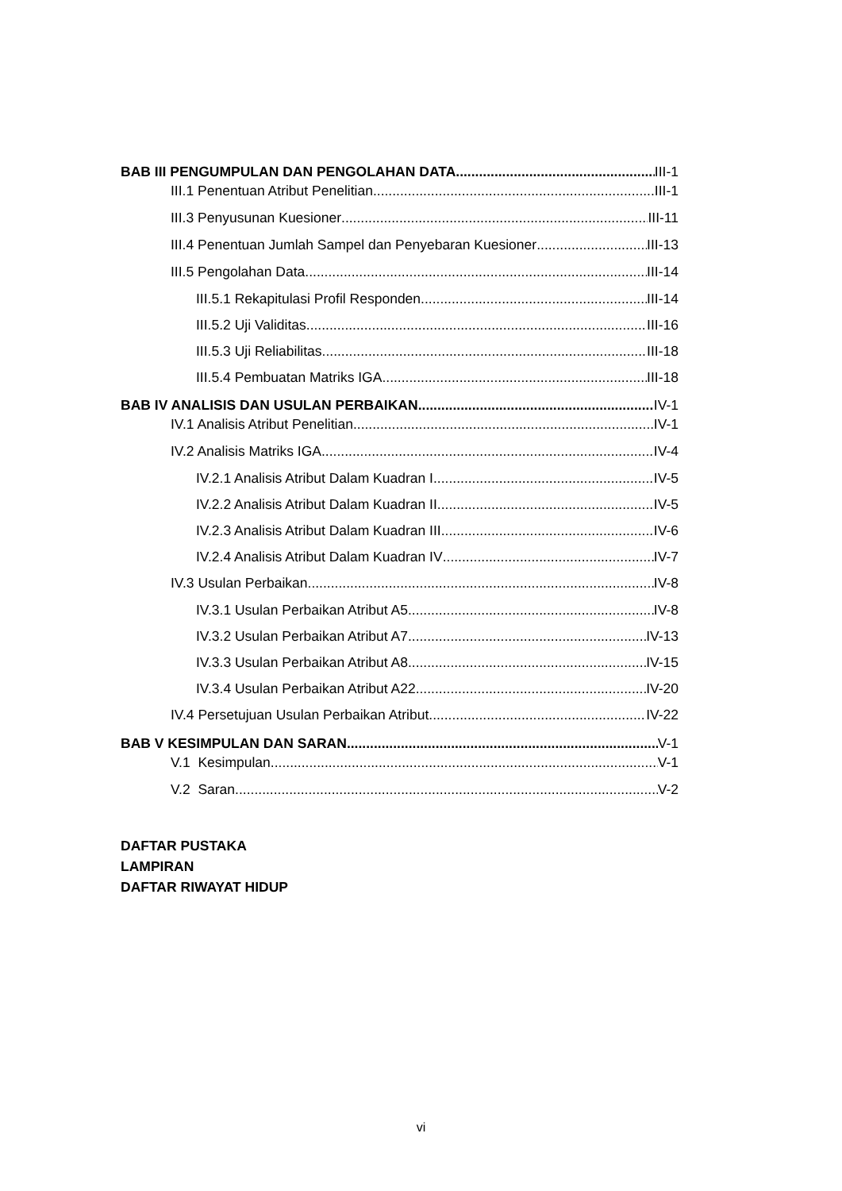BAB III PENGUMPULAN DAN PENGOLAHAN DATA III-1
III.1 Penentuan Atribut Penelitian III-1
III.3 Penyusunan Kuesioner III-11
III.4 Penentuan Jumlah Sampel dan Penyebaran Kuesioner III-13
III.5 Pengolahan Data III-14
III.5.1 Rekapitulasi Profil Responden III-14
III.5.2 Uji Validitas III-16
III.5.3 Uji Reliabilitas III-18
III.5.4 Pembuatan Matriks IGA III-18
BAB IV ANALISIS DAN USULAN PERBAIKAN IV-1
IV.1 Analisis Atribut Penelitian IV-1
IV.2 Analisis Matriks IGA IV-4
IV.2.1 Analisis Atribut Dalam Kuadran I IV-5
IV.2.2 Analisis Atribut Dalam Kuadran II IV-5
IV.2.3 Analisis Atribut Dalam Kuadran III IV-6
IV.2.4 Analisis Atribut Dalam Kuadran IV IV-7
IV.3 Usulan Perbaikan IV-8
IV.3.1 Usulan Perbaikan Atribut A5 IV-8
IV.3.2 Usulan Perbaikan Atribut A7 IV-13
IV.3.3 Usulan Perbaikan Atribut A8 IV-15
IV.3.4 Usulan Perbaikan Atribut A22 IV-20
IV.4 Persetujuan Usulan Perbaikan Atribut IV-22
BAB V KESIMPULAN DAN SARAN V-1
V.1 Kesimpulan V-1
V.2 Saran V-2
DAFTAR PUSTAKA
LAMPIRAN
DAFTAR RIWAYAT HIDUP
vi